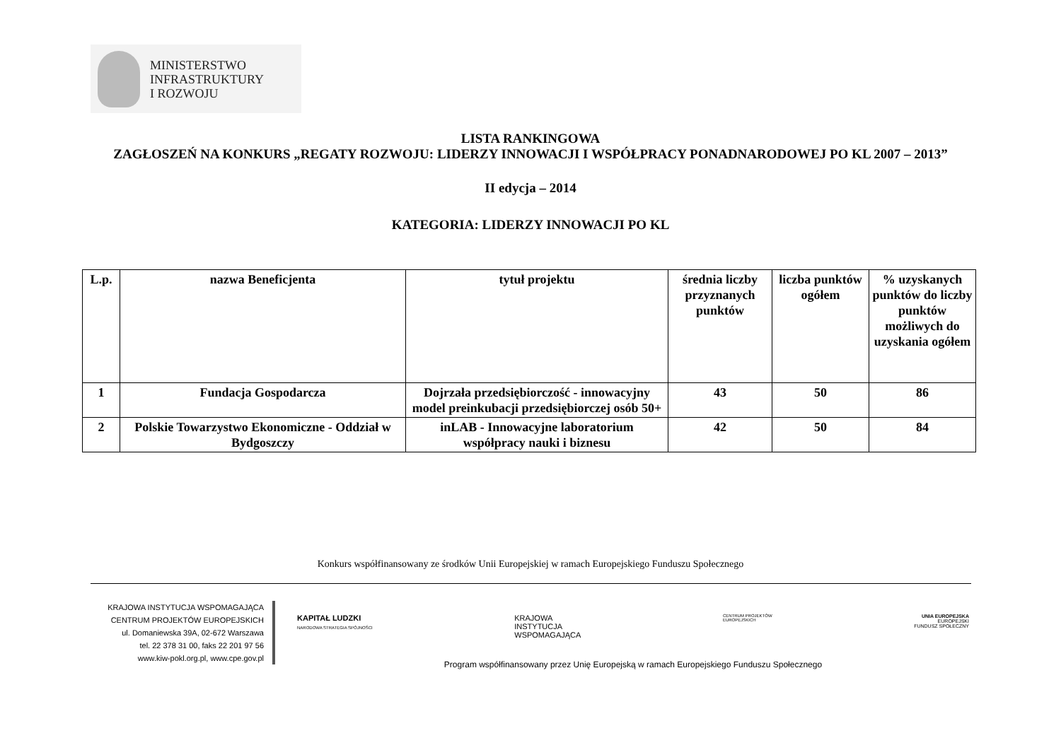MINISTERSTWO
INFRASTRUKTURY
I ROZWOJU
LISTA RANKINGOWA
ZAGŁOSZEŃ NA KONKURS „REGATY ROZWOJU: LIDERZY INNOWACJI I WSPÓŁPRACY PONADNARODOWEJ PO KL 2007 – 2013”
II edycja – 2014
KATEGORIA: LIDERZY INNOWACJI PO KL
| L.p. | nazwa Beneficjenta | tytuł projektu | średnia liczby przyznanych punktów | liczba punktów ogółem | % uzyskanych punktów do liczby punktów możliwych do uzyskania ogółem |
| --- | --- | --- | --- | --- | --- |
| 1 | Fundacja Gospodarcza | Dojrzała przedsiębiorczość - innowacyjny model preinkubacji przedsiębiorczej osób 50+ | 43 | 50 | 86 |
| 2 | Polskie Towarzystwo Ekonomiczne - Oddział w Bydgoszczy | inLAB - Innowacyjne laboratorium współpracy nauki i biznesu | 42 | 50 | 84 |
Konkurs współfinansowany ze środków Unii Europejskiej w ramach Europejskiego Funduszu Społecznego
KRAJOWA INSTYTUCJA WSPOMAGAJĄCA
CENTRUM PROJEKTÓW EUROPEJSKICH
ul. Domaniewska 39A, 02-672 Warszawa
tel. 22 378 31 00, faks 22 201 97 56
www.kiw-pokl.org.pl, www.cpe.gov.pl
KAPITAŁ LUDZKI
NARODOWA STRATEGIA SPÓJNOŚCI
KRAJOWA
INSTYTUCJA
WSPOMAGAJĄCA
CENTRUM PROJEKTÓW
EUROPEJSKICH
UNIA EUROPEJSKA
EUROPEJSKI
FUNDUSZ SPOŁECZNY
Program współfinansowany przez Unię Europejską w ramach Europejskiego Funduszu Społecznego